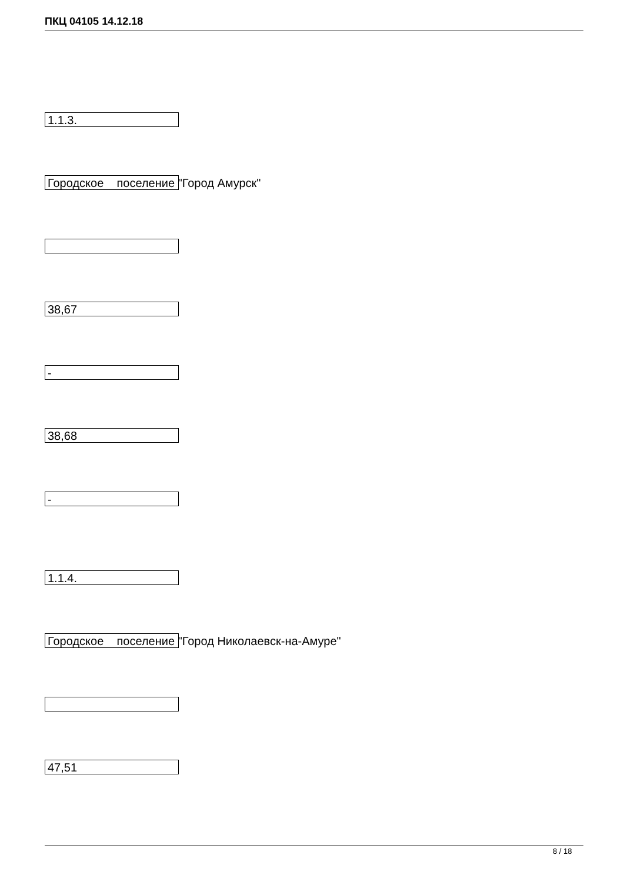ПКЦ 04105 14.12.18
1.1.3.
Городское поселение "Город Амурск"
38,67
-
38,68
-
1.1.4.
Городское поселение "Город Николаевск-на-Амуре"
47,51
8 / 18